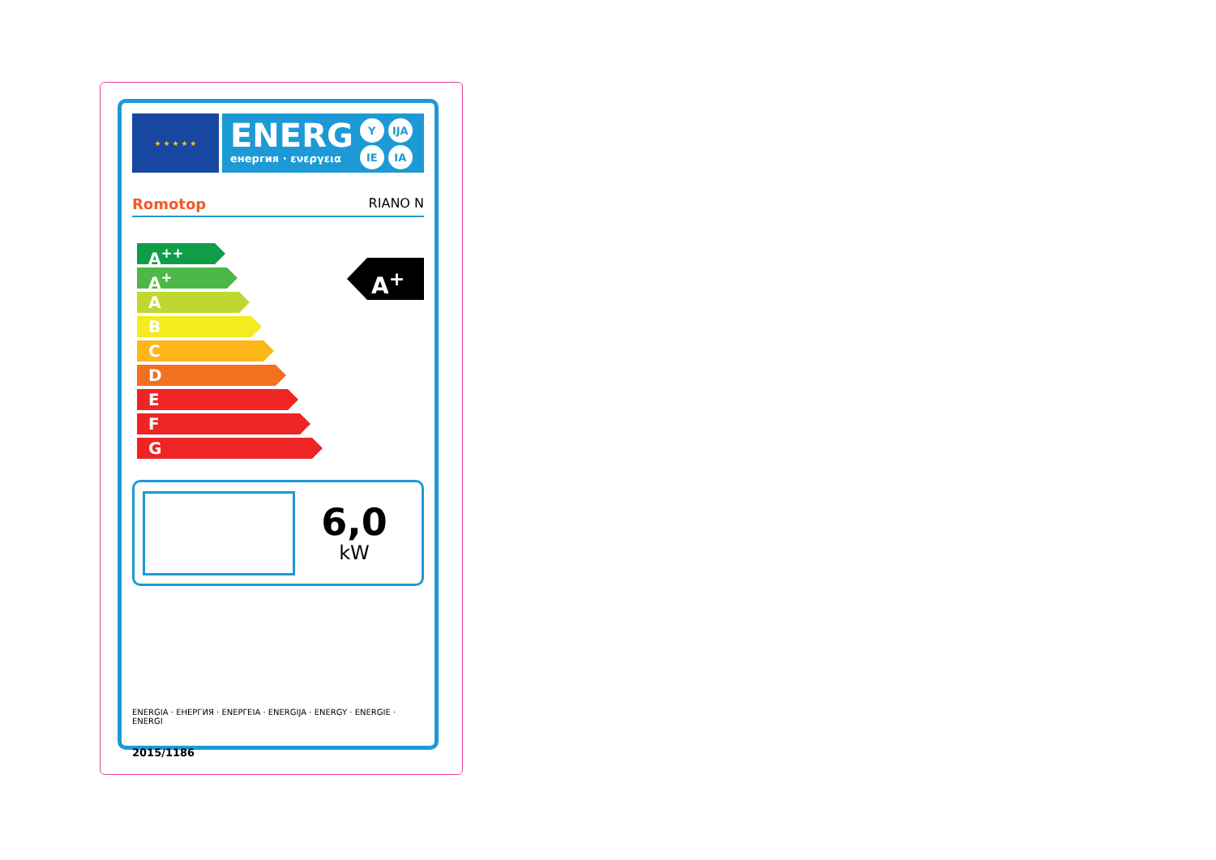★ ★ ★ ★ ★
ENERG
енергия · ενεργεια
Y IJA IE IA
Romotop RIANO N
A<sup>++</sup>
A<sup>+</sup>
A
B
C
D
E
F
G
A<sup>+</sup>
6,0
kW
ENERGIA · ЕНЕРГИЯ · ΕΝΕΡΓΕΙΑ · ENERGIJA · ENERGY · ENERGIE · ENERGI
2015/1186